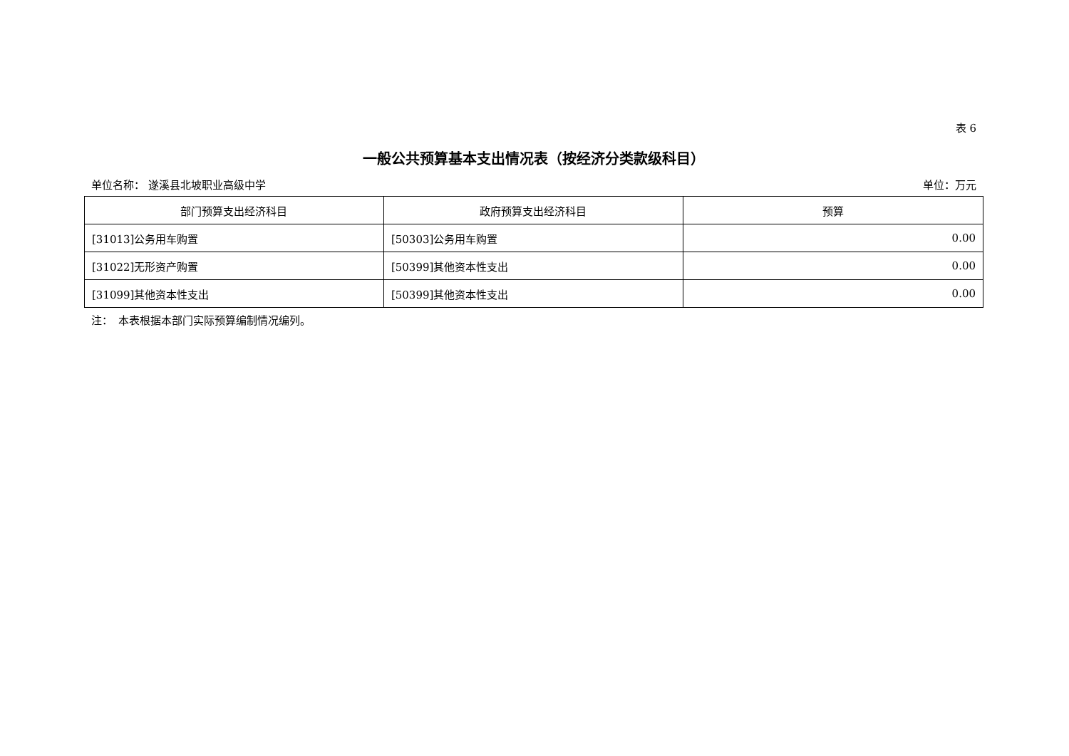表 6
一般公共预算基本支出情况表（按经济分类款级科目）
单位名称： 遂溪县北坡职业高级中学 单位：万元
| 部门预算支出经济科目 | 政府预算支出经济科目 | 预算 |
| --- | --- | --- |
| [31013]公务用车购置 | [50303]公务用车购置 | 0.00 |
| [31022]无形资产购置 | [50399]其他资本性支出 | 0.00 |
| [31099]其他资本性支出 | [50399]其他资本性支出 | 0.00 |
注：　本表根据本部门实际预算编制情况编列。